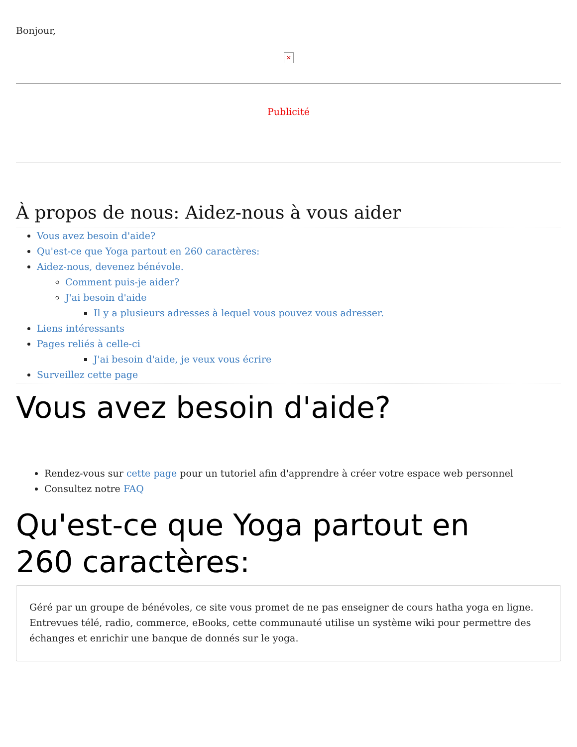Bonjour,
✕
Publicité
À propos de nous: Aidez-nous à vous aider
Vous avez besoin d'aide?
Qu'est-ce que Yoga partout en 260 caractères:
Aidez-nous, devenez bénévole.
Comment puis-je aider?
J'ai besoin d'aide
Il y a plusieurs adresses à lequel vous pouvez vous adresser.
Liens intéressants
Pages reliés à celle-ci
J'ai besoin d'aide, je veux vous écrire
Surveillez cette page
Vous avez besoin d'aide?
Rendez-vous sur cette page pour un tutoriel afin d'apprendre à créer votre espace web personnel
Consultez notre FAQ
Qu'est-ce que Yoga partout en
260 caractères:
Géré par un groupe de bénévoles, ce site vous promet de ne pas enseigner de cours hatha yoga en ligne. Entrevues télé, radio, commerce, eBooks, cette communauté utilise un système wiki pour permettre des échanges et enrichir une banque de donnés sur le yoga.